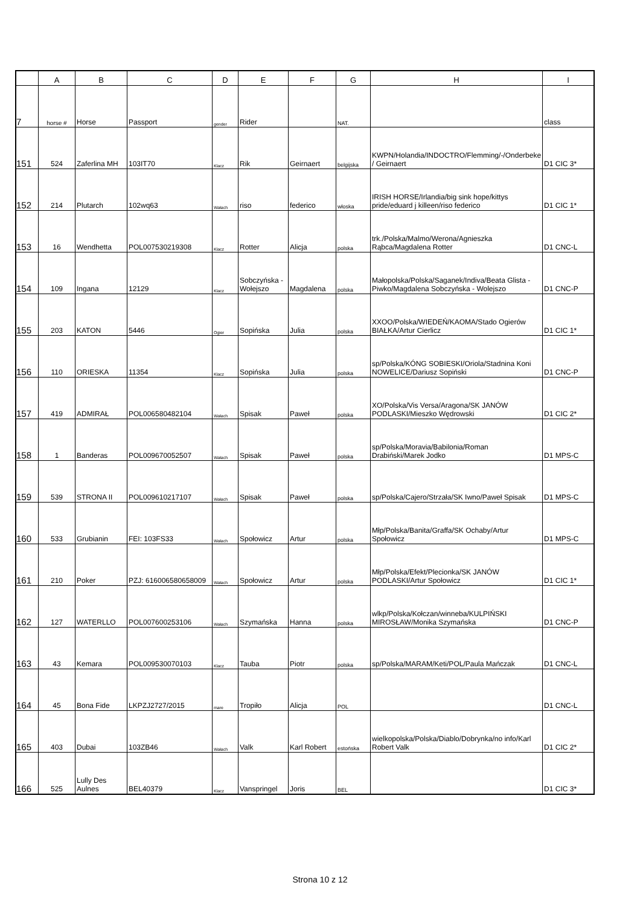| | A | B | C | D | E | F | G | H | I |
| --- | --- | --- | --- | --- | --- | --- | --- | --- | --- |
| 7 | horse # | Horse | Passport | gender | Rider | | NAT. | | class |
| 151 | 524 | Zaferlina MH | 103IT70 | Klacz | Rik | Geirnaert | belgijska | KWPN/Holandia/INDOCTRO/Flemming/-/Onderbeke / Geirnaert | D1 CIC 3* |
| 152 | 214 | Plutarch | 102wq63 | Wałach | riso | federico | włoska | IRISH HORSE/Irlandia/big sink hope/kittys pride/eduard j killeen/riso federico | D1 CIC 1* |
| 153 | 16 | Wendhetta | POL007530219308 | Klacz | Rotter | Alicja | polska | trk./Polska/Malmo/Werona/Agnieszka Rąbca/Magdalena Rotter | D1 CNC-L |
| 154 | 109 | Ingana | 12129 | Klacz | Sobczyńska - Wołejszo | Magdalena | polska | Małopolska/Polska/Saganek/Indiva/Beata Glista - Piwko/Magdalena Sobczyńska - Wolejszo | D1 CNC-P |
| 155 | 203 | KATON | 5446 | Ogier | Sopińska | Julia | polska | XXOO/Polska/WIEDEŃ/KAOMA/Stado Ogierów BIAŁKA/Artur Cierlicz | D1 CIC 1* |
| 156 | 110 | ORIESKA | 11354 | Klacz | Sopińska | Julia | polska | sp/Polska/KÓNG SOBIESKI/Oriola/Stadnina Koni NOWELICE/Dariusz Sopiński | D1 CNC-P |
| 157 | 419 | ADMIRAŁ | POL006580482104 | Wałach | Spisak | Paweł | polska | XO/Polska/Vis Versa/Aragona/SK JANÓW PODLASKI/Mieszko Wędrowski | D1 CIC 2* |
| 158 | 1 | Banderas | POL009670052507 | Wałach | Spisak | Paweł | polska | sp/Polska/Moravia/Babilonia/Roman Drabiński/Marek Jodko | D1 MPS-C |
| 159 | 539 | STRONA II | POL009610217107 | Wałach | Spisak | Paweł | polska | sp/Polska/Cajero/Strzała/SK Iwno/Paweł Spisak | D1 MPS-C |
| 160 | 533 | Grubianin | FEI: 103FS33 | Wałach | Społowicz | Artur | polska | Młp/Polska/Banita/Graffa/SK Ochaby/Artur Społowicz | D1 MPS-C |
| 161 | 210 | Poker | PZJ: 616006580658009 | Wałach | Społowicz | Artur | polska | Młp/Polska/Efekt/Plecionka/SK JANÓW PODLASKI/Artur Społowicz | D1 CIC 1* |
| 162 | 127 | WATERLLO | POL007600253106 | Wałach | Szymańska | Hanna | polska | wlkp/Polska/Kołczan/winneba/KULPIŃSKI MIROSŁAW/Monika Szymańska | D1 CNC-P |
| 163 | 43 | Kemara | POL009530070103 | Klacz | Tauba | Piotr | polska | sp/Polska/MARAM/Keti/POL/Paula Mańczak | D1 CNC-L |
| 164 | 45 | Bona Fide | LKPZJ2727/2015 | mare | Tropiło | Alicja | POL | | D1 CNC-L |
| 165 | 403 | Dubai | 103ZB46 | Wałach | Valk | Karl Robert | estońska | wielkopolska/Polska/Diablo/Dobrynka/no info/Karl Robert Valk | D1 CIC 2* |
| 166 | 525 | Lully Des Aulnes | BEL40379 | Klacz | Vanspringel | Joris | BEL | | D1 CIC 3* |
Strona 10 z 12